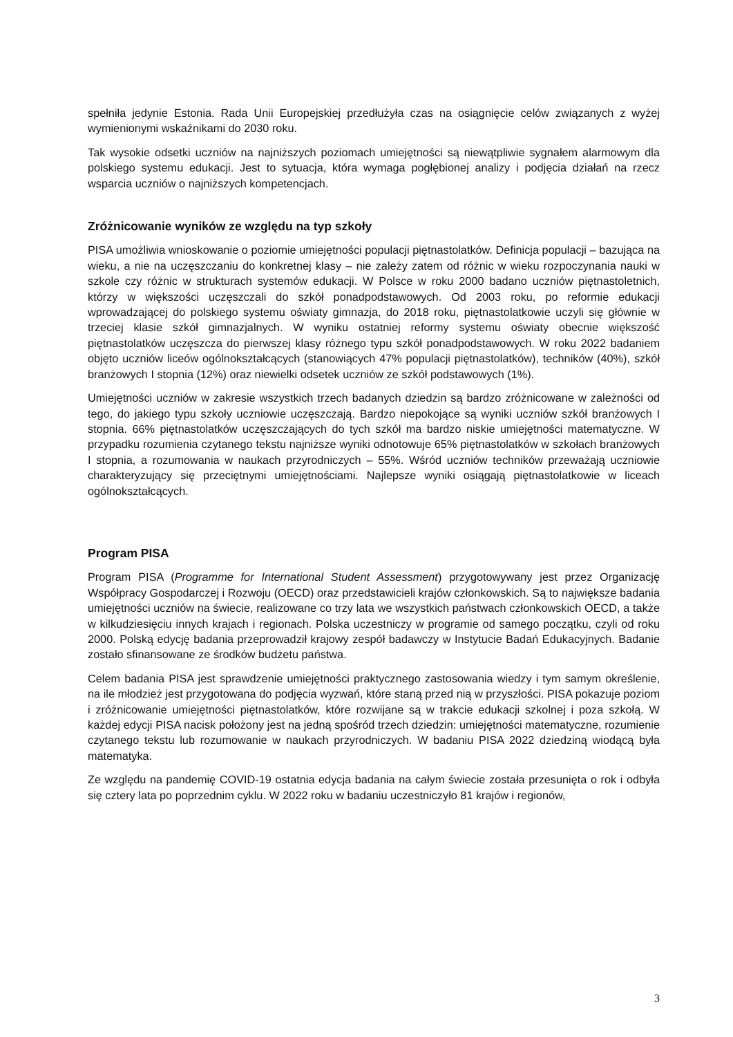spełniła jedynie Estonia. Rada Unii Europejskiej przedłużyła czas na osiągnięcie celów związanych z wyżej wymienionymi wskaźnikami do 2030 roku.
Tak wysokie odsetki uczniów na najniższych poziomach umiejętności są niewątpliwie sygnałem alarmowym dla polskiego systemu edukacji. Jest to sytuacja, która wymaga pogłębionej analizy i podjęcia działań na rzecz wsparcia uczniów o najniższych kompetencjach.
Zróżnicowanie wyników ze względu na typ szkoły
PISA umożliwia wnioskowanie o poziomie umiejętności populacji piętnastolatków. Definicja populacji – bazująca na wieku, a nie na uczęszczaniu do konkretnej klasy – nie zależy zatem od różnic w wieku rozpoczynania nauki w szkole czy różnic w strukturach systemów edukacji. W Polsce w roku 2000 badano uczniów piętnastoletnich, którzy w większości uczęszczali do szkół ponadpodstawowych. Od 2003 roku, po reformie edukacji wprowadzającej do polskiego systemu oświaty gimnazja, do 2018 roku, piętnastolatkowie uczyli się głównie w trzeciej klasie szkół gimnazjalnych. W wyniku ostatniej reformy systemu oświaty obecnie większość piętnastolatków uczęszcza do pierwszej klasy różnego typu szkół ponadpodstawowych. W roku 2022 badaniem objęto uczniów liceów ogólnokształcących (stanowiących 47% populacji piętnastolatków), techników (40%), szkół branżowych I stopnia (12%) oraz niewielki odsetek uczniów ze szkół podstawowych (1%).
Umiejętności uczniów w zakresie wszystkich trzech badanych dziedzin są bardzo zróżnicowane w zależności od tego, do jakiego typu szkoły uczniowie uczęszczają. Bardzo niepokojące są wyniki uczniów szkół branżowych I stopnia. 66% piętnastolatków uczęszczających do tych szkół ma bardzo niskie umiejętności matematyczne. W przypadku rozumienia czytanego tekstu najniższe wyniki odnotowuje 65% piętnastolatków w szkołach branżowych I stopnia, a rozumowania w naukach przyrodniczych – 55%. Wśród uczniów techników przeważają uczniowie charakteryzujący się przeciętnymi umiejętnościami. Najlepsze wyniki osiągają piętnastolatkowie w liceach ogólnokształcących.
Program PISA
Program PISA (Programme for International Student Assessment) przygotowywany jest przez Organizację Współpracy Gospodarczej i Rozwoju (OECD) oraz przedstawicieli krajów członkowskich. Są to największe badania umiejętności uczniów na świecie, realizowane co trzy lata we wszystkich państwach członkowskich OECD, a także w kilkudziesięciu innych krajach i regionach. Polska uczestniczy w programie od samego początku, czyli od roku 2000. Polską edycję badania przeprowadził krajowy zespół badawczy w Instytucie Badań Edukacyjnych. Badanie zostało sfinansowane ze środków budżetu państwa.
Celem badania PISA jest sprawdzenie umiejętności praktycznego zastosowania wiedzy i tym samym określenie, na ile młodzież jest przygotowana do podjęcia wyzwań, które staną przed nią w przyszłości. PISA pokazuje poziom i zróżnicowanie umiejętności piętnastolatków, które rozwijane są w trakcie edukacji szkolnej i poza szkołą. W każdej edycji PISA nacisk położony jest na jedną spośród trzech dziedzin: umiejętności matematyczne, rozumienie czytanego tekstu lub rozumowanie w naukach przyrodniczych. W badaniu PISA 2022 dziedziną wiodącą była matematyka.
Ze względu na pandemię COVID-19 ostatnia edycja badania na całym świecie została przesunięta o rok i odbyła się cztery lata po poprzednim cyklu. W 2022 roku w badaniu uczestniczyło 81 krajów i regionów,
3